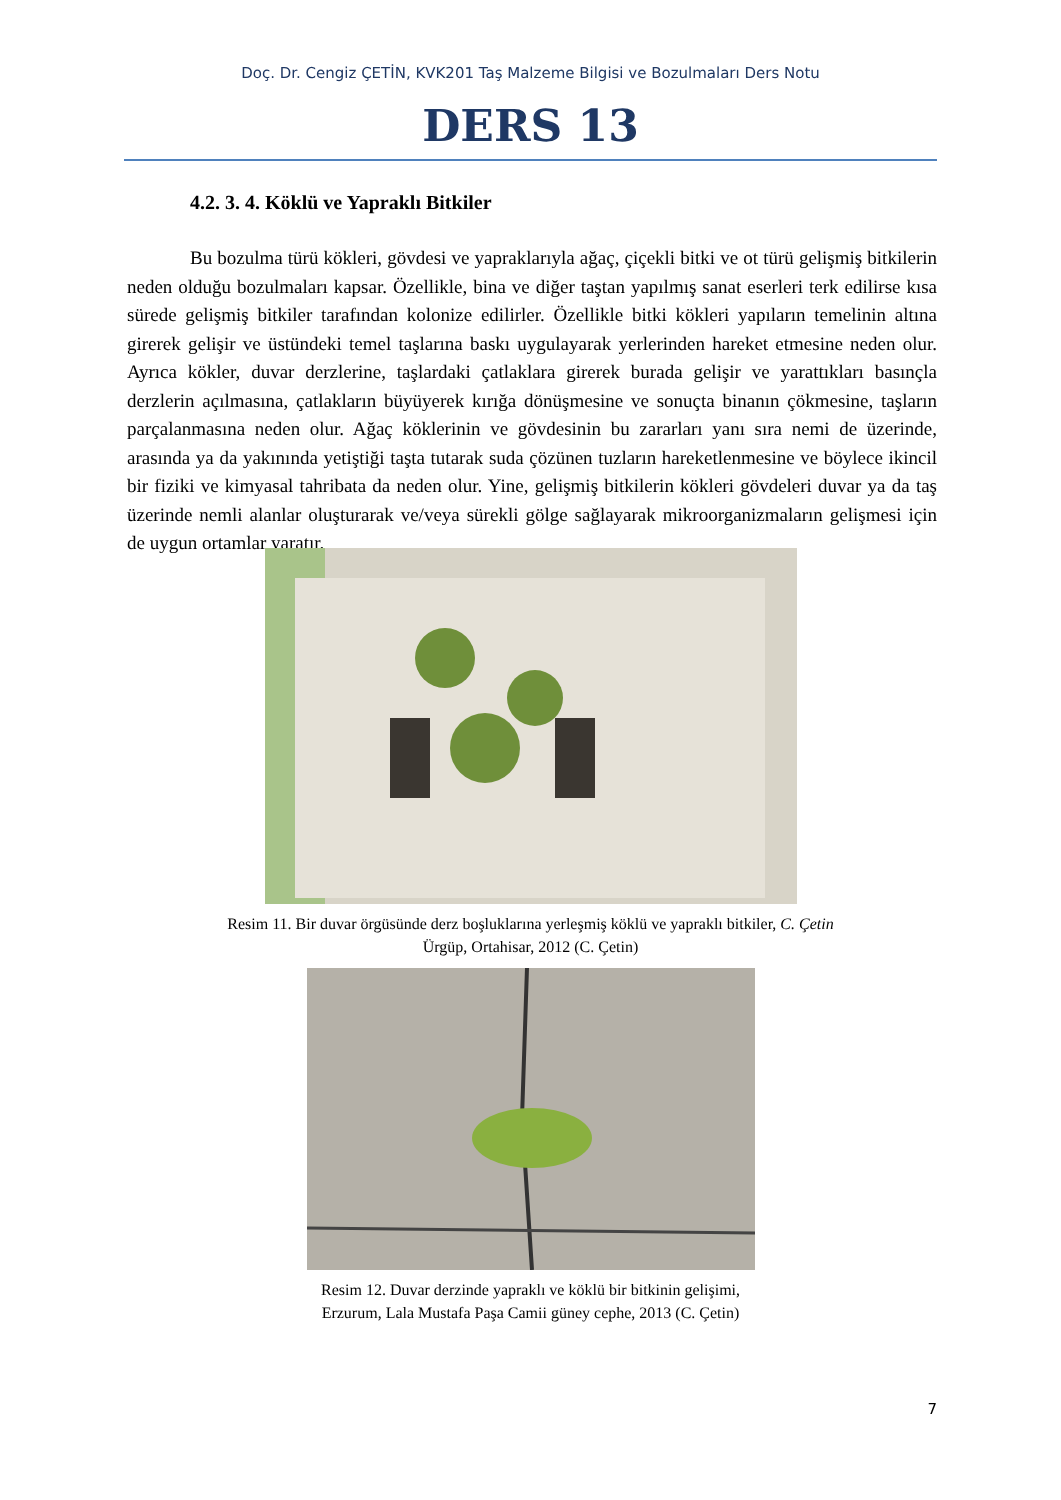Doç. Dr. Cengiz ÇETİN, KVK201 Taş Malzeme Bilgisi ve Bozulmaları Ders Notu
DERS 13
4.2. 3. 4. Köklü ve Yapraklı Bitkiler
Bu bozulma türü kökleri, gövdesi ve yapraklarıyla ağaç, çiçekli bitki ve ot türü gelişmiş bitkilerin neden olduğu bozulmaları kapsar. Özellikle, bina ve diğer taştan yapılmış sanat eserleri terk edilirse kısa sürede gelişmiş bitkiler tarafından kolonize edilirler. Özellikle bitki kökleri yapıların temelinin altına girerek gelişir ve üstündeki temel taşlarına baskı uygulayarak yerlerinden hareket etmesine neden olur. Ayrıca kökler, duvar derzlerine, taşlardaki çatlaklara girerek burada gelişir ve yarattıkları basınçla derzlerin açılmasına, çatlakların büyüyerek kırığa dönüşmesine ve sonuçta binanın çökmesine, taşların parçalanmasına neden olur. Ağaç köklerinin ve gövdesinin bu zararları yanı sıra nemi de üzerinde, arasında ya da yakınında yetiştiği taşta tutarak suda çözünen tuzların hareketlenmesine ve böylece ikincil bir fiziki ve kimyasal tahribata da neden olur. Yine, gelişmiş bitkilerin kökleri gövdeleri duvar ya da taş üzerinde nemli alanlar oluşturarak ve/veya sürekli gölge sağlayarak mikroorganizmaların gelişmesi için de uygun ortamlar yaratır.
Resim 11. Bir duvar örgüsünde derz boşluklarına yerleşmiş köklü ve yapraklı bitkiler, C. Çetin
Ürgüp, Ortahisar, 2012 (C. Çetin)
Resim 12. Duvar derzinde yapraklı ve köklü bir bitkinin gelişimi,
Erzurum, Lala Mustafa Paşa Camii güney cephe, 2013 (C. Çetin)
7